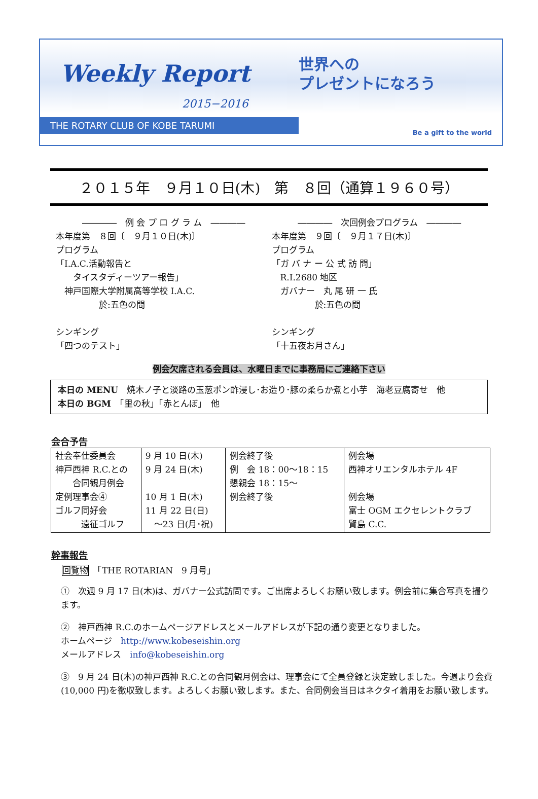Weekly Report
2015−2016
THE ROTARY CLUB OF KOBE TARUMI
世界への
プレゼントになろう
Be a gift to the world
２０１５年　９月１０日(木)　第　８回（通算１９６０号）
――――　例 会 プ ロ グ ラ ム　――――
本年度第　８回〔　９月１０日(木)〕
プログラム
「I.A.C.活動報告と
　　タイスタディーツアー報告」
　神戸国際大学附属高等学校 I.A.C.
　　　　　於:五色の間
シンギング
「四つのテスト」
――――　次回例会プログラム　――――
本年度第　９回〔　９月１７日(木)〕
プログラム
「ガ バ ナ ー 公 式 訪 問」
　R.I.2680 地区
　ガバナー　丸 尾 研 一 氏
　　　　　於:五色の間
シンギング
「十五夜お月さん」
例会欠席される会員は、水曜日までに事務局にご連絡下さい
本日の MENU　焼木ノ子と淡路の玉葱ポン酢浸し･お造り･豚の柔らか煮と小芋　海老豆腐寄せ　他
本日の BGM　「里の秋」「赤とんぼ」　他
会合予告
| 社会奉仕委員会 神戸西神 R.C.との 合同観月例会 定例理事会④ ゴルフ同好会 遠征ゴルフ | 9 月 10 日(木) 9 月 24 日(木) 10 月 1 日(木) 11 月 22 日(日) ～23 日(月･祝) | 例会終了後 例 会 18：00～18：15 懇親会 18：15～ 例会終了後 | 例会場 西神オリエンタルホテル 4F 例会場 富士 OGM エクセレントクラブ 賢島 C.C. |
幹事報告
回覧物　「THE ROTARIAN　9 月号」
①　次週 9 月 17 日(木)は、ガバナー公式訪問です。ご出席よろしくお願い致します。例会前に集合写真を撮ります。
②　神戸西神 R.C.のホームページアドレスとメールアドレスが下記の通り変更となりました。
ホームページ　http://www.kobeseishin.org
メールアドレス　info@kobeseishin.org
③　9 月 24 日(木)の神戸西神 R.C.との合同観月例会は、理事会にて全員登録と決定致しました。今週より会費(10,000 円)を徴収致します。よろしくお願い致します。また、合同例会当日はネクタイ着用をお願い致します。